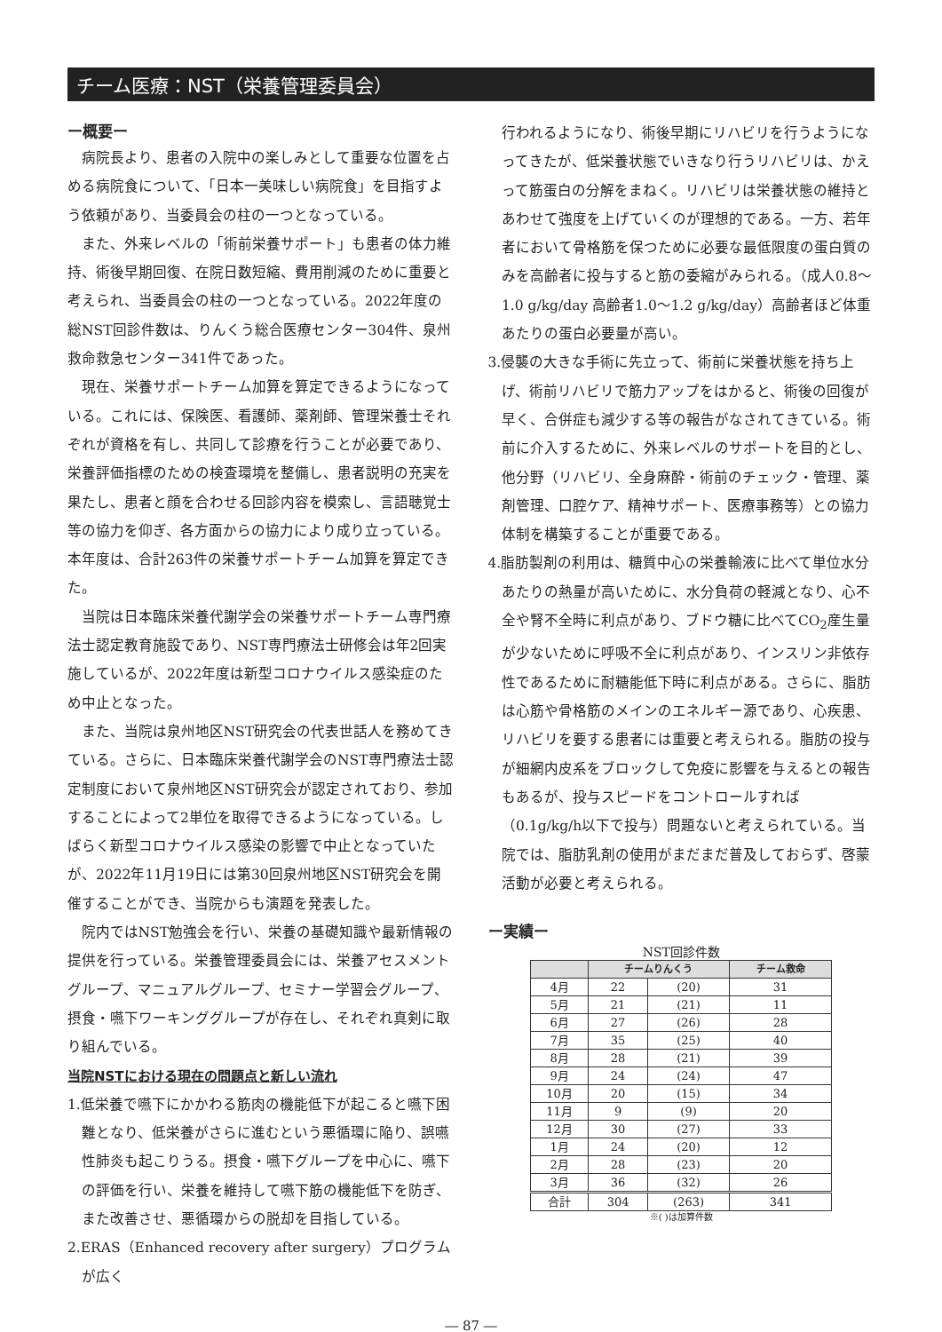チーム医療：NST（栄養管理委員会）
ー概要ー
病院長より、患者の入院中の楽しみとして重要な位置を占める病院食について、「日本一美味しい病院食」を目指すよう依頼があり、当委員会の柱の一つとなっている。
また、外来レベルの「術前栄養サポート」も患者の体力維持、術後早期回復、在院日数短縮、費用削減のために重要と考えられ、当委員会の柱の一つとなっている。2022年度の総NST回診件数は、りんくう総合医療センター304件、泉州救命救急センター341件であった。
現在、栄養サポートチーム加算を算定できるようになっている。これには、保険医、看護師、薬剤師、管理栄養士それぞれが資格を有し、共同して診療を行うことが必要であり、栄養評価指標のための検査環境を整備し、患者説明の充実を果たし、患者と顔を合わせる回診内容を模索し、言語聴覚士等の協力を仰ぎ、各方面からの協力により成り立っている。本年度は、合計263件の栄養サポートチーム加算を算定できた。
当院は日本臨床栄養代謝学会の栄養サポートチーム専門療法士認定教育施設であり、NST専門療法士研修会は年2回実施しているが、2022年度は新型コロナウイルス感染症のため中止となった。
また、当院は泉州地区NST研究会の代表世話人を務めてきている。さらに、日本臨床栄養代謝学会のNST専門療法士認定制度において泉州地区NST研究会が認定されており、参加することによって2単位を取得できるようになっている。しばらく新型コロナウイルス感染の影響で中止となっていたが、2022年11月19日には第30回泉州地区NST研究会を開催することができ、当院からも演題を発表した。
院内ではNST勉強会を行い、栄養の基礎知識や最新情報の提供を行っている。栄養管理委員会には、栄養アセスメントグループ、マニュアルグループ、セミナー学習会グループ、摂食・嚥下ワーキンググループが存在し、それぞれ真剣に取り組んでいる。
当院NSTにおける現在の問題点と新しい流れ
1.低栄養で嚥下にかかわる筋肉の機能低下が起こると嚥下困難となり、低栄養がさらに進むという悪循環に陥り、誤嚥性肺炎も起こりうる。摂食・嚥下グループを中心に、嚥下の評価を行い、栄養を維持して嚥下筋の機能低下を防ぎ、また改善させ、悪循環からの脱却を目指している。
2.ERAS（Enhanced recovery after surgery）プログラムが広く
行われるようになり、術後早期にリハビリを行うようになってきたが、低栄養状態でいきなり行うリハビリは、かえって筋蛋白の分解をまねく。リハビリは栄養状態の維持とあわせて強度を上げていくのが理想的である。一方、若年者において骨格筋を保つために必要な最低限度の蛋白質のみを高齢者に投与すると筋の委縮がみられる。（成人0.8～1.0 g/kg/day 高齢者1.0～1.2 g/kg/day）高齢者ほど体重あたりの蛋白必要量が高い。
3.侵襲の大きな手術に先立って、術前に栄養状態を持ち上げ、術前リハビリで筋力アップをはかると、術後の回復が早く、合併症も減少する等の報告がなされてきている。術前に介入するために、外来レベルのサポートを目的とし、他分野（リハビリ、全身麻酔・術前のチェック・管理、薬剤管理、口腔ケア、精神サポート、医療事務等）との協力体制を構築することが重要である。
4.脂肪製剤の利用は、糖質中心の栄養輸液に比べて単位水分あたりの熱量が高いために、水分負荷の軽減となり、心不全や腎不全時に利点があり、ブドウ糖に比べてCO<sub>2</sub>産生量が少ないために呼吸不全に利点があり、インスリン非依存性であるために耐糖能低下時に利点がある。さらに、脂肪は心筋や骨格筋のメインのエネルギー源であり、心疾患、リハビリを要する患者には重要と考えられる。脂肪の投与が細網内皮系をブロックして免疫に影響を与えるとの報告もあるが、投与スピードをコントロールすれば（0.1g/kg/h以下で投与）問題ないと考えられている。当院では、脂肪乳剤の使用がまだまだ普及しておらず、啓蒙活動が必要と考えられる。
ー実績ー
NST回診件数
| | チームりんくう | | チーム救命 |
| --- | --- | --- | --- |
| 4月 | 22 | (20) | 31 |
| 5月 | 21 | (21) | 11 |
| 6月 | 27 | (26) | 28 |
| 7月 | 35 | (25) | 40 |
| 8月 | 28 | (21) | 39 |
| 9月 | 24 | (24) | 47 |
| 10月 | 20 | (15) | 34 |
| 11月 | 9 | (9) | 20 |
| 12月 | 30 | (27) | 33 |
| 1月 | 24 | (20) | 12 |
| 2月 | 28 | (23) | 20 |
| 3月 | 36 | (32) | 26 |
| 合計 | 304 | (263) | 341 |
※( )は加算件数
― 87 ―